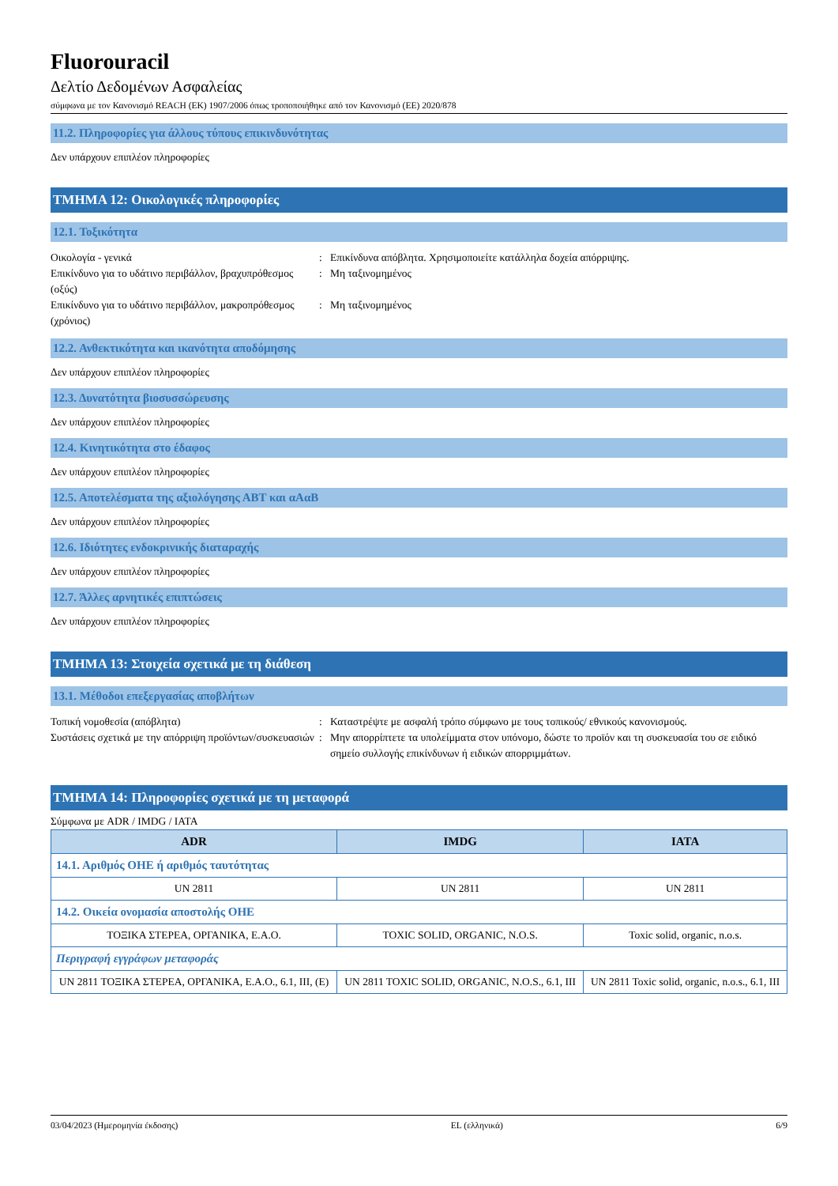Fluorouracil
Δελτίο Δεδομένων Ασφαλείας
σύμφωνα με τον Κανονισμό REACH (ΕΚ) 1907/2006 όπως τροποποιήθηκε από τον Κανονισμό (ΕΕ) 2020/878
11.2. Πληροφορίες για άλλους τύπους επικινδυνότητας
Δεν υπάρχουν επιπλέον πληροφορίες
ΤΜΗΜΑ 12: Οικολογικές πληροφορίες
12.1. Τοξικότητα
Οικολογία - γενικά
:
Επικίνδυνα απόβλητα. Χρησιμοποιείτε κατάλληλα δοχεία απόρριψης.
Επικίνδυνο για το υδάτινο περιβάλλον, βραχυπρόθεσμος (οξύς)
:
Μη ταξινομημένος
Επικίνδυνο για το υδάτινο περιβάλλον, μακροπρόθεσμος (χρόνιος)
:
Μη ταξινομημένος
12.2. Ανθεκτικότητα και ικανότητα αποδόμησης
Δεν υπάρχουν επιπλέον πληροφορίες
12.3. Δυνατότητα βιοσυσσώρευσης
Δεν υπάρχουν επιπλέον πληροφορίες
12.4. Κινητικότητα στο έδαφος
Δεν υπάρχουν επιπλέον πληροφορίες
12.5. Αποτελέσματα της αξιολόγησης ΑΒΤ και αΑαΒ
Δεν υπάρχουν επιπλέον πληροφορίες
12.6. Ιδιότητες ενδοκρινικής διαταραχής
Δεν υπάρχουν επιπλέον πληροφορίες
12.7. Άλλες αρνητικές επιπτώσεις
Δεν υπάρχουν επιπλέον πληροφορίες
ΤΜΗΜΑ 13: Στοιχεία σχετικά με τη διάθεση
13.1. Μέθοδοι επεξεργασίας αποβλήτων
Τοπική νομοθεσία (απόβλητα)
:
Καταστρέψτε με ασφαλή τρόπο σύμφωνο με τους τοπικούς/ εθνικούς κανονισμούς.
Συστάσεις σχετικά με την απόρριψη προϊόντων/συσκευασιών
:
Μην απορρίπτετε τα υπολείμματα στον υπόνομο, δώστε το προϊόν και τη συσκευασία του σε ειδικό σημείο συλλογής επικίνδυνων ή ειδικών απορριμμάτων.
ΤΜΗΜΑ 14: Πληροφορίες σχετικά με τη μεταφορά
Σύμφωνα με ADR / IMDG / IATA
| ADR | IMDG | IATA |
| --- | --- | --- |
| 14.1. Αριθμός ΟΗΕ ή αριθμός ταυτότητας | | |
| UN 2811 | UN 2811 | UN 2811 |
| 14.2. Οικεία ονομασία αποστολής ΟΗΕ | | |
| ΤΟΞΙΚΑ ΣΤΕΡΕΑ, ΟΡΓΑΝΙΚΑ, Ε.Α.Ο. | TOXIC SOLID, ORGANIC, N.O.S. | Toxic solid, organic, n.o.s. |
| Περιγραφή εγγράφων μεταφοράς | | |
| UN 2811 ΤΟΞΙΚΑ ΣΤΕΡΕΑ, ΟΡΓΑΝΙΚΑ, Ε.Α.Ο., 6.1, III, (E) | UN 2811 TOXIC SOLID, ORGANIC, N.O.S., 6.1, III | UN 2811 Toxic solid, organic, n.o.s., 6.1, III |
03/04/2023 (Ημερομηνία έκδοσης) EL (ελληνικά) 6/9